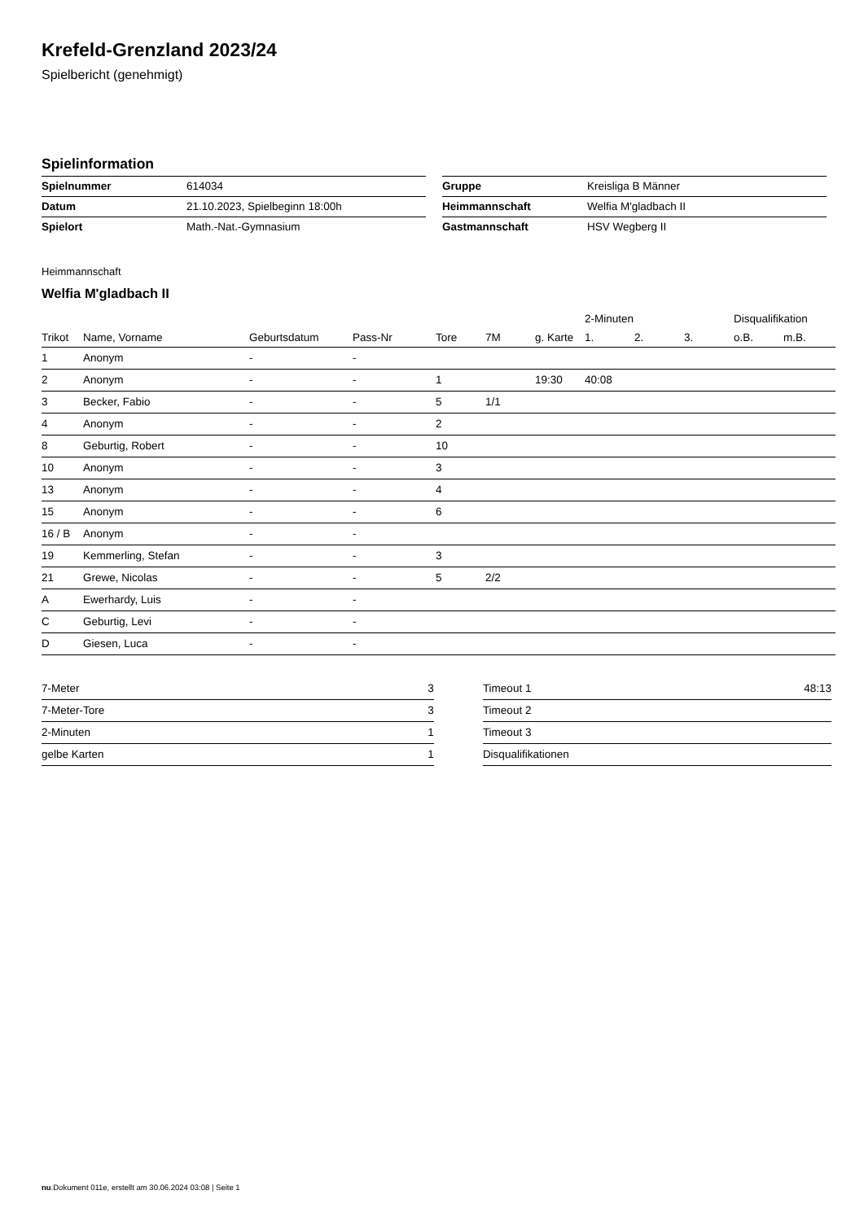Krefeld-Grenzland 2023/24
Spielbericht (genehmigt)
Spielinformation
| Spielnummer | 614034 |
| Datum | 21.10.2023, Spielbeginn 18:00h |
| Spielort | Math.-Nat.-Gymnasium |
| Gruppe | Kreisliga B Männer |
| Heimmannschaft | Welfia M'gladbach II |
| Gastmannschaft | HSV Wegberg II |
Heimmannschaft
Welfia M'gladbach II
| | | | | | | | 2-Minuten | | | Disqualifikation | |
| --- | --- | --- | --- | --- | --- | --- | --- | --- | --- | --- | --- |
| Trikot | Name, Vorname | Geburtsdatum | Pass-Nr | Tore | 7M | g. Karte | 1. | 2. | 3. | o.B. | m.B. |
| 1 | Anonym | - | - | | | | | | | | |
| 2 | Anonym | - | - | 1 | | 19:30 | 40:08 | | | | |
| 3 | Becker, Fabio | - | - | 5 | 1/1 | | | | | | |
| 4 | Anonym | - | - | 2 | | | | | | | |
| 8 | Geburtig, Robert | - | - | 10 | | | | | | | |
| 10 | Anonym | - | - | 3 | | | | | | | |
| 13 | Anonym | - | - | 4 | | | | | | | |
| 15 | Anonym | - | - | 6 | | | | | | | |
| 16 / B | Anonym | - | - | | | | | | | | |
| 19 | Kemmerling, Stefan | - | - | 3 | | | | | | | |
| 21 | Grewe, Nicolas | - | - | 5 | 2/2 | | | | | | |
| A | Ewerhardy, Luis | - | - | | | | | | | | |
| C | Geburtig, Levi | - | - | | | | | | | | |
| D | Giesen, Luca | - | - | | | | | | | | |
| 7-Meter | 3 |
| 7-Meter-Tore | 3 |
| 2-Minuten | 1 |
| gelbe Karten | 1 |
| Timeout 1 | 48:13 |
| Timeout 2 | |
| Timeout 3 | |
| Disqualifikationen | |
nu.Dokument 011e, erstellt am 30.06.2024 03:08 | Seite 1